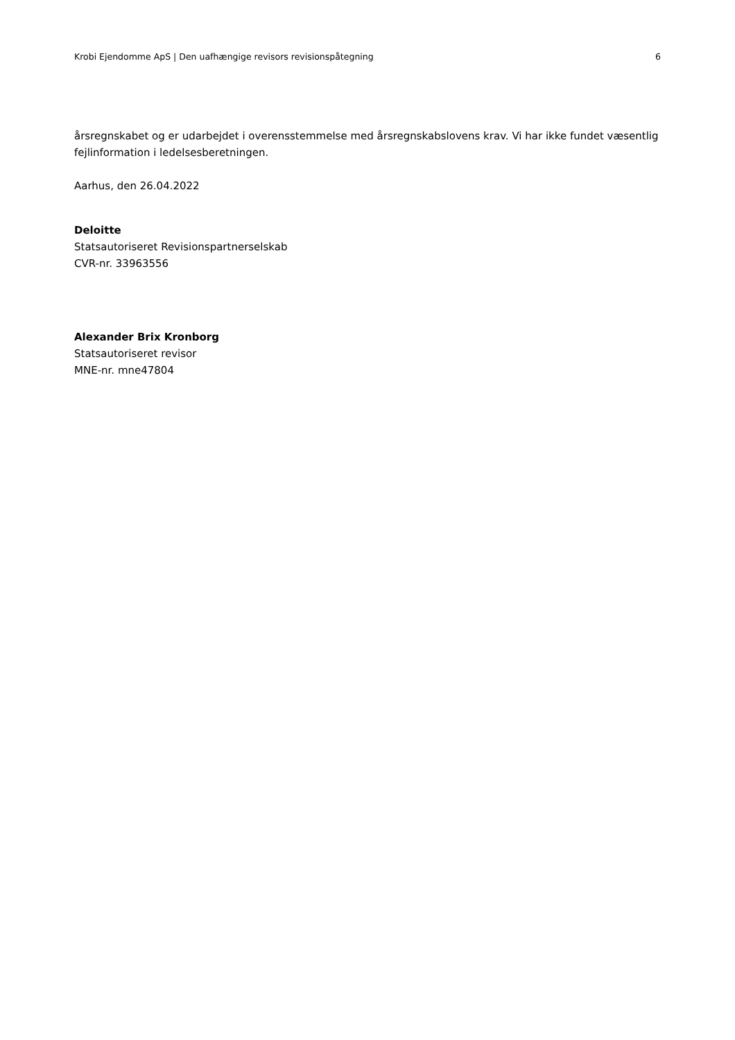Krobi Ejendomme ApS | Den uafhængige revisors revisionspåtegning 6
årsregnskabet og er udarbejdet i overensstemmelse med årsregnskabslovens krav. Vi har ikke fundet væsentlig fejlinformation i ledelsesberetningen.
Aarhus, den 26.04.2022
Deloitte
Statsautoriseret Revisionspartnerselskab
CVR-nr. 33963556
Alexander Brix Kronborg
Statsautoriseret revisor
MNE-nr. mne47804